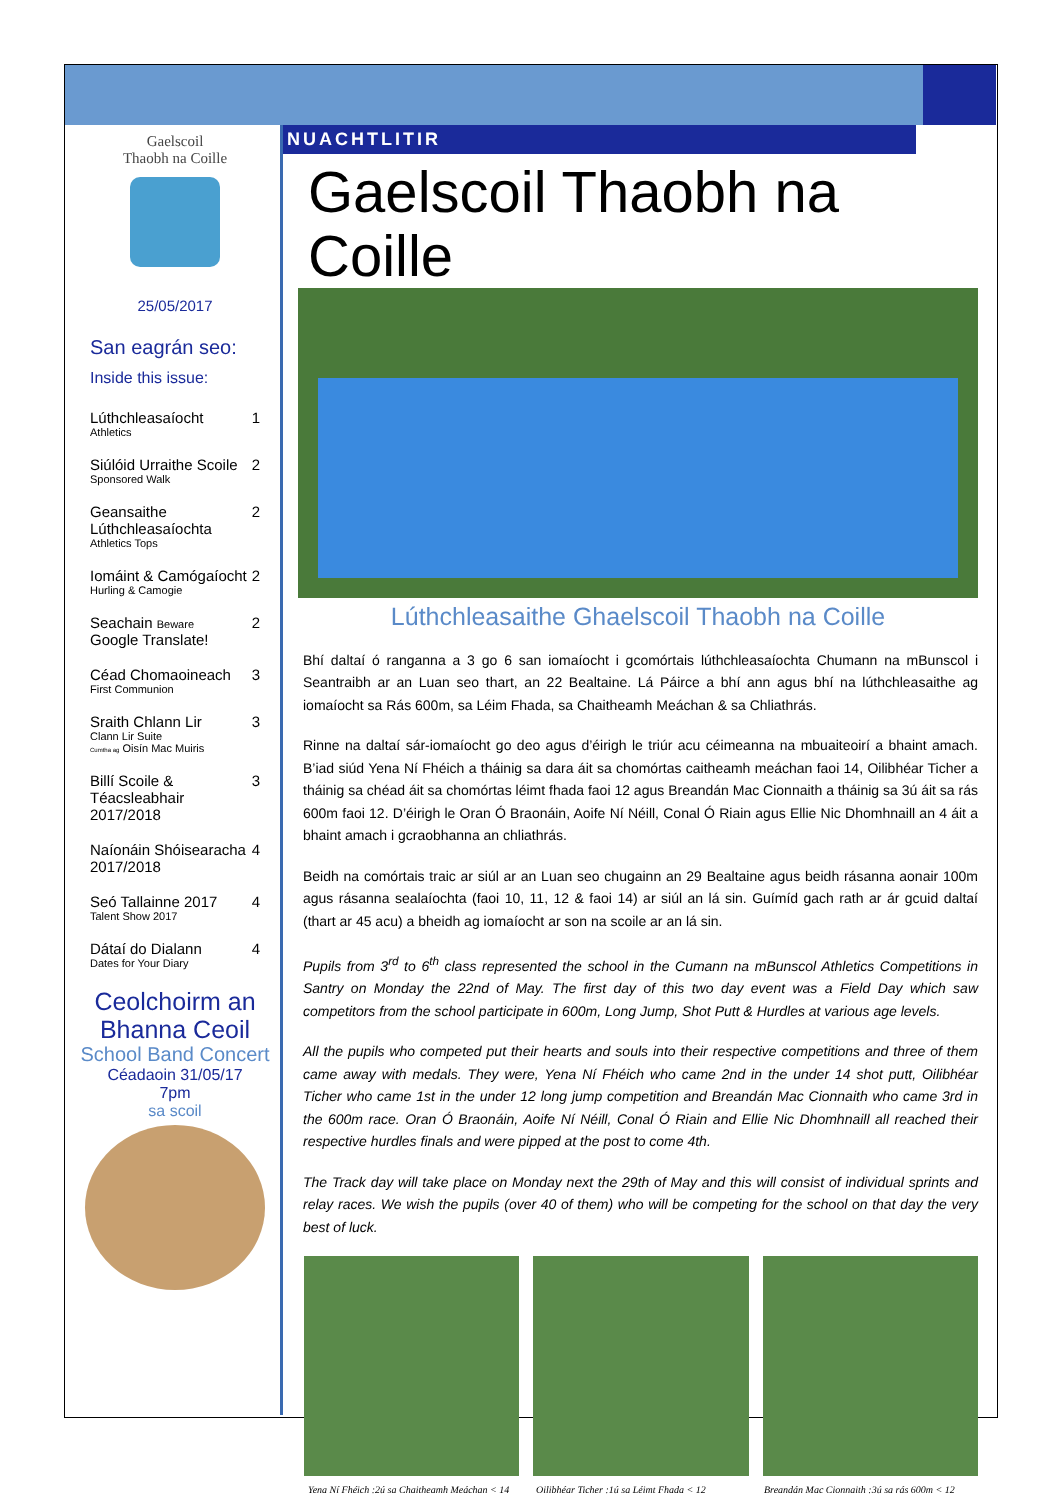Gaelscoil
Thaobh na Coille
25/05/2017
San eagrán seo:
Inside this issue:
Lúthchleasaíocht
Athletics 1
Siúlóid Urraithe Scoile
Sponsored Walk 2
Geansaithe Lúthchleasaíochta
Athletics Tops 2
Iomáint & Camógaíocht
Hurling & Camogie 2
Seachain Beware
Google Translate! 2
Céad Chomaoineach
First Communion 3
Sraith Chlann Lir
Clann Lir Suite
Cumtha ag Oisín Mac Muiris 3
Billí Scoile & Téacsleabhair 2017/2018 3
Naíonáin Shóisearacha 2017/2018 4
Seó Tallainne 2017
Talent Show 2017 4
Dátaí do Dialann
Dates for Your Diary 4
Ceolchoirm an Bhanna Ceoil
School Band Concert
Céadaoin 31/05/17
7pm
sa scoil
NUACHTLITIR
Gaelscoil Thaobh na Coille
Lúthchleasaithe Ghaelscoil Thaobh na Coille
Bhí daltaí ó ranganna a 3 go 6 san iomaíocht i gcomórtais lúthchleasaíochta Chumann na mBunscol i Seantraibh ar an Luan seo thart, an 22 Bealtaine. Lá Páirce a bhí ann agus bhí na lúthchleasaithe ag iomaíocht sa Rás 600m, sa Léim Fhada, sa Chaitheamh Meáchan & sa Chliathrás.
Rinne na daltaí sár-iomaíocht go deo agus d’éirigh le triúr acu céimeanna na mbuaiteoirí a bhaint amach. B’iad siúd Yena Ní Fhéich a tháinig sa dara áit sa chomórtas caitheamh meáchan faoi 14, Oilibhéar Ticher a tháinig sa chéad áit sa chomórtas léimt fhada faoi 12 agus Breandán Mac Cionnaith a tháinig sa 3ú áit sa rás 600m faoi 12. D’éirigh le Oran Ó Braonáin, Aoife Ní Néill, Conal Ó Riain agus Ellie Nic Dhomhnaill an 4 áit a bhaint amach i gcraobhanna an chliathrás.
Beidh na comórtais traic ar siúl ar an Luan seo chugainn an 29 Bealtaine agus beidh rásanna aonair 100m agus rásanna sealaíochta (faoi 10, 11, 12 & faoi 14) ar siúl an lá sin. Guímíd gach rath ar ár gcuid daltaí (thart ar 45 acu) a bheidh ag iomaíocht ar son na scoile ar an lá sin.
Pupils from 3<sup>rd</sup> to 6<sup>th</sup> class represented the school in the Cumann na mBunscol Athletics Competitions in Santry on Monday the 22nd of May. The first day of this two day event was a Field Day which saw competitors from the school participate in 600m, Long Jump, Shot Putt & Hurdles at various age levels.
All the pupils who competed put their hearts and souls into their respective competitions and three of them came away with medals. They were, Yena Ní Fhéich who came 2nd in the under 14 shot putt, Oilibhéar Ticher who came 1st in the under 12 long jump competition and Breandán Mac Cionnaith who came 3rd in the 600m race. Oran Ó Braonáin, Aoife Ní Néill, Conal Ó Riain and Ellie Nic Dhomhnaill all reached their respective hurdles finals and were pipped at the post to come 4th.
The Track day will take place on Monday next the 29th of May and this will consist of individual sprints and relay races. We wish the pupils (over 40 of them) who will be competing for the school on that day the very best of luck.
Yena Ní Fhéich :2ú sa Chaitheamh Meáchan < 14 Oilibhéar Ticher :1ú sa Léimt Fhada < 12 Breandán Mac Cionnaith :3ú sa rás 600m < 12